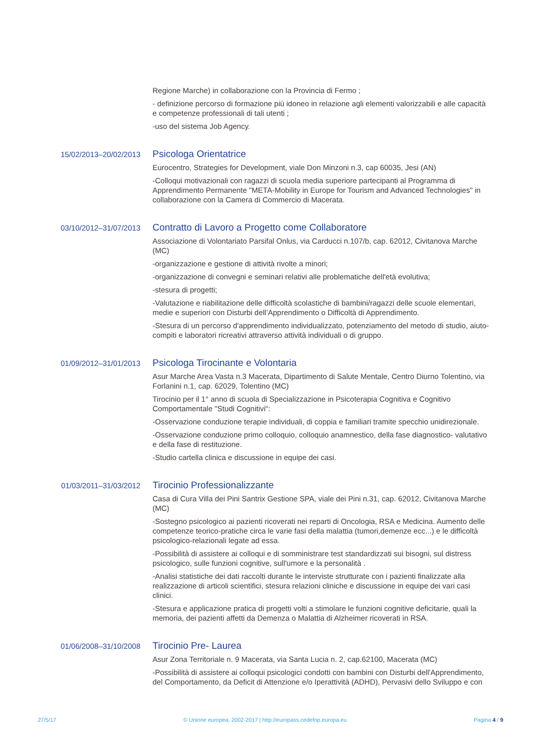Regione Marche) in collaborazione con la Provincia di Fermo ;
- definizione percorso di formazione più idoneo in relazione agli elementi valorizzabili e alle capacità e competenze professionali di tali utenti ;
-uso del sistema Job Agency.
15/02/2013–20/02/2013
Psicologa Orientatrice
Eurocentro, Strategies for Development, viale Don Minzoni n.3, cap 60035, Jesi (AN)
-Colloqui motivazionali con ragazzi di scuola media superiore partecipanti al Programma di Apprendimento Permanente "META-Mobility in Europe for Tourism and Advanced Technologies" in collaborazione con la Camera di Commercio di Macerata.
03/10/2012–31/07/2013
Contratto di Lavoro a Progetto come Collaboratore
Associazione di Volontariato Parsifal Onlus, via Carducci n.107/b, cap. 62012, Civitanova Marche (MC)
-organizzazione e gestione di attività rivolte a minori;
-organizzazione di convegni e seminari relativi alle problematiche dell'età evolutiva;
-stesura di progetti;
-Valutazione e riabilitazione delle difficoltà scolastiche di bambini/ragazzi delle scuole elementari, medie e superiori con Disturbi dell’Apprendimento o Difficoltà di Apprendimento.
-Stesura di un percorso d'apprendimento individualizzato, potenziamento del metodo di studio, aiuto-compiti e laboratori ricreativi attraverso attività individuali o di gruppo.
01/09/2012–31/01/2013
Psicologa Tirocinante e Volontaria
Asur Marche Area Vasta n.3 Macerata, Dipartimento di Salute Mentale, Centro Diurno Tolentino, via Forlanini n.1, cap. 62029, Tolentino (MC)
Tirocinio per il 1° anno di scuola di Specializzazione in Psicoterapia Cognitiva e Cognitivo Comportamentale "Studi Cognitivi":
-Osservazione conduzione terapie individuali, di coppia e familiari tramite specchio unidirezionale.
-Osservazione conduzione primo colloquio, colloquio anamnestico, della fase diagnostico- valutativo e della fase di restituzione.
-Studio cartella clinica e discussione in equipe dei casi.
01/03/2011–31/03/2012
Tirocinio Professionalizzante
Casa di Cura Villa dei Pini Santrix Gestione SPA, viale dei Pini n.31, cap. 62012, Civitanova Marche (MC)
-Sostegno psicologico ai pazienti ricoverati nei reparti di Oncologia, RSA e Medicina. Aumento delle competenze teorico-pratiche circa le varie fasi della malattia (tumori,demenze ecc...) e le difficoltà psicologico-relazionali legate ad essa.
-Possibilità di assistere ai colloqui e di somministrare test standardizzati sui bisogni, sul distress psicologico, sulle funzioni cognitive, sull'umore e la personalità .
-Analisi statistiche dei dati raccolti durante le interviste strutturate con i pazienti finalizzate alla realizzazione di articoli scientifici, stesura relazioni cliniche e discussione in equipe dei vari casi clinici.
-Stesura e applicazione pratica di progetti volti a stimolare le funzioni cognitive deficitarie, quali la memoria, dei pazienti affetti da Demenza o Malattia di Alzheimer ricoverati in RSA.
01/06/2008–31/10/2008
Tirocinio Pre- Laurea
Asur Zona Territoriale n. 9 Macerata, via Santa Lucia n. 2, cap.62100, Macerata (MC)
-Possibilità di assistere ai colloqui psicologici condotti con bambini con Disturbi dell'Apprendimento, del Comportamento, da Deficit di Attenzione e/o Iperattività (ADHD), Pervasivi dello Sviluppo e con
27/5/17 © Unione europea, 2002-2017 | http://europass.cedefop.europa.eu Pagina 4 / 9